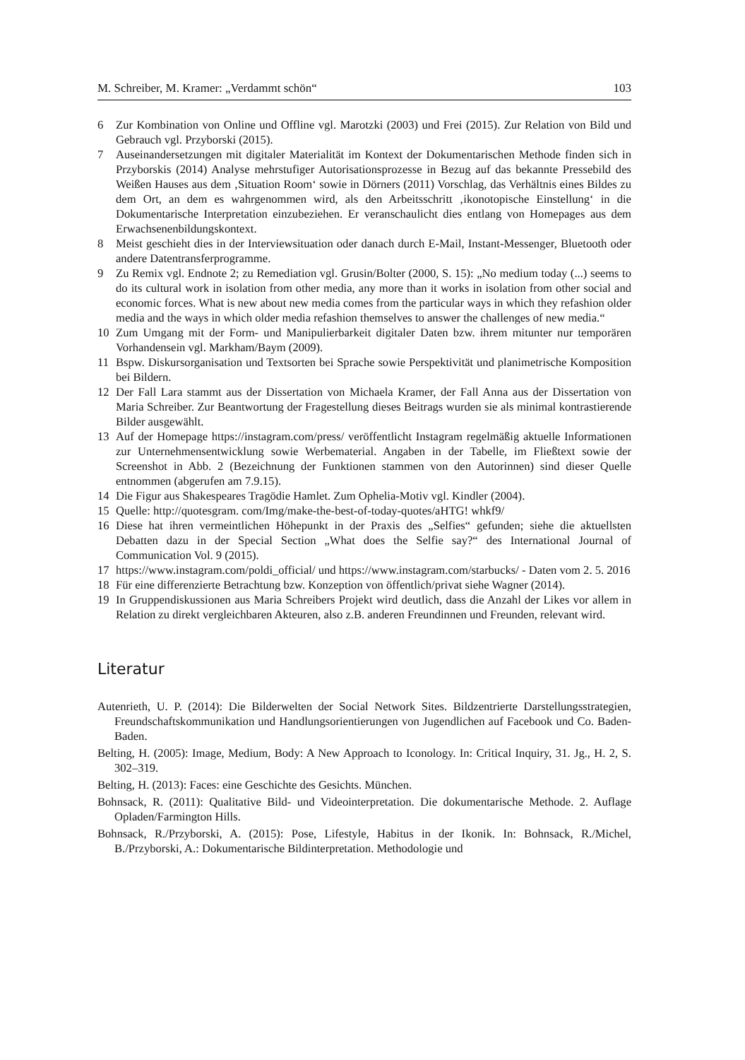M. Schreiber, M. Kramer: „Verdammt schön“103
6 Zur Kombination von Online und Offline vgl. Marotzki (2003) und Frei (2015). Zur Relation von Bild und Gebrauch vgl. Przyborski (2015).
7 Auseinandersetzungen mit digitaler Materialität im Kontext der Dokumentarischen Methode finden sich in Przyborskis (2014) Analyse mehrstufiger Autorisationsprozesse in Bezug auf das bekannte Pressebild des Weißen Hauses aus dem ‚Situation Room‘ sowie in Dörners (2011) Vorschlag, das Verhältnis eines Bildes zu dem Ort, an dem es wahrgenommen wird, als den Arbeitsschritt ‚ikonotopische Einstellung‘ in die Dokumentarische Interpretation einzubeziehen. Er veranschaulicht dies entlang von Homepages aus dem Erwachsenenbildungskontext.
8 Meist geschieht dies in der Interviewsituation oder danach durch E-Mail, Instant-Messenger, Bluetooth oder andere Datentransferprogramme.
9 Zu Remix vgl. Endnote 2; zu Remediation vgl. Grusin/Bolter (2000, S. 15): „No medium today (...) seems to do its cultural work in isolation from other media, any more than it works in isolation from other social and economic forces. What is new about new media comes from the particular ways in which they refashion older media and the ways in which older media refashion themselves to answer the challenges of new media.“
10 Zum Umgang mit der Form- und Manipulierbarkeit digitaler Daten bzw. ihrem mitunter nur temporären Vorhandensein vgl. Markham/Baym (2009).
11 Bspw. Diskursorganisation und Textsorten bei Sprache sowie Perspektivität und planimetrische Komposition bei Bildern.
12 Der Fall Lara stammt aus der Dissertation von Michaela Kramer, der Fall Anna aus der Dissertation von Maria Schreiber. Zur Beantwortung der Fragestellung dieses Beitrags wurden sie als minimal kontrastierende Bilder ausgewählt.
13 Auf der Homepage https://instagram.com/press/ veröffentlicht Instagram regelmäßig aktuelle Informationen zur Unternehmensentwicklung sowie Werbematerial. Angaben in der Tabelle, im Fließtext sowie der Screenshot in Abb. 2 (Bezeichnung der Funktionen stammen von den Autorinnen) sind dieser Quelle entnommen (abgerufen am 7.9.15).
14 Die Figur aus Shakespeares Tragödie Hamlet. Zum Ophelia-Motiv vgl. Kindler (2004).
15 Quelle: http://quotesgram. com/Img/make-the-best-of-today-quotes/aHTG! whkf9/
16 Diese hat ihren vermeintlichen Höhepunkt in der Praxis des „Selfies“ gefunden; siehe die aktuellsten Debatten dazu in der Special Section „What does the Selfie say?“ des International Journal of Communication Vol. 9 (2015).
17 https://www.instagram.com/poldi_official/ und https://www.instagram.com/starbucks/ - Daten vom 2. 5. 2016
18 Für eine differenzierte Betrachtung bzw. Konzeption von öffentlich/privat siehe Wagner (2014).
19 In Gruppendiskussionen aus Maria Schreibers Projekt wird deutlich, dass die Anzahl der Likes vor allem in Relation zu direkt vergleichbaren Akteuren, also z.B. anderen Freundinnen und Freunden, relevant wird.
Literatur
Autenrieth, U. P. (2014): Die Bilderwelten der Social Network Sites. Bildzentrierte Darstellungsstrategien, Freundschaftskommunikation und Handlungsorientierungen von Jugendlichen auf Facebook und Co. Baden-Baden.
Belting, H. (2005): Image, Medium, Body: A New Approach to Iconology. In: Critical Inquiry, 31. Jg., H. 2, S. 302–319.
Belting, H. (2013): Faces: eine Geschichte des Gesichts. München.
Bohnsack, R. (2011): Qualitative Bild- und Videointerpretation. Die dokumentarische Methode. 2. Auflage Opladen/Farmington Hills.
Bohnsack, R./Przyborski, A. (2015): Pose, Lifestyle, Habitus in der Ikonik. In: Bohnsack, R./Michel, B./Przyborski, A.: Dokumentarische Bildinterpretation. Methodologie und